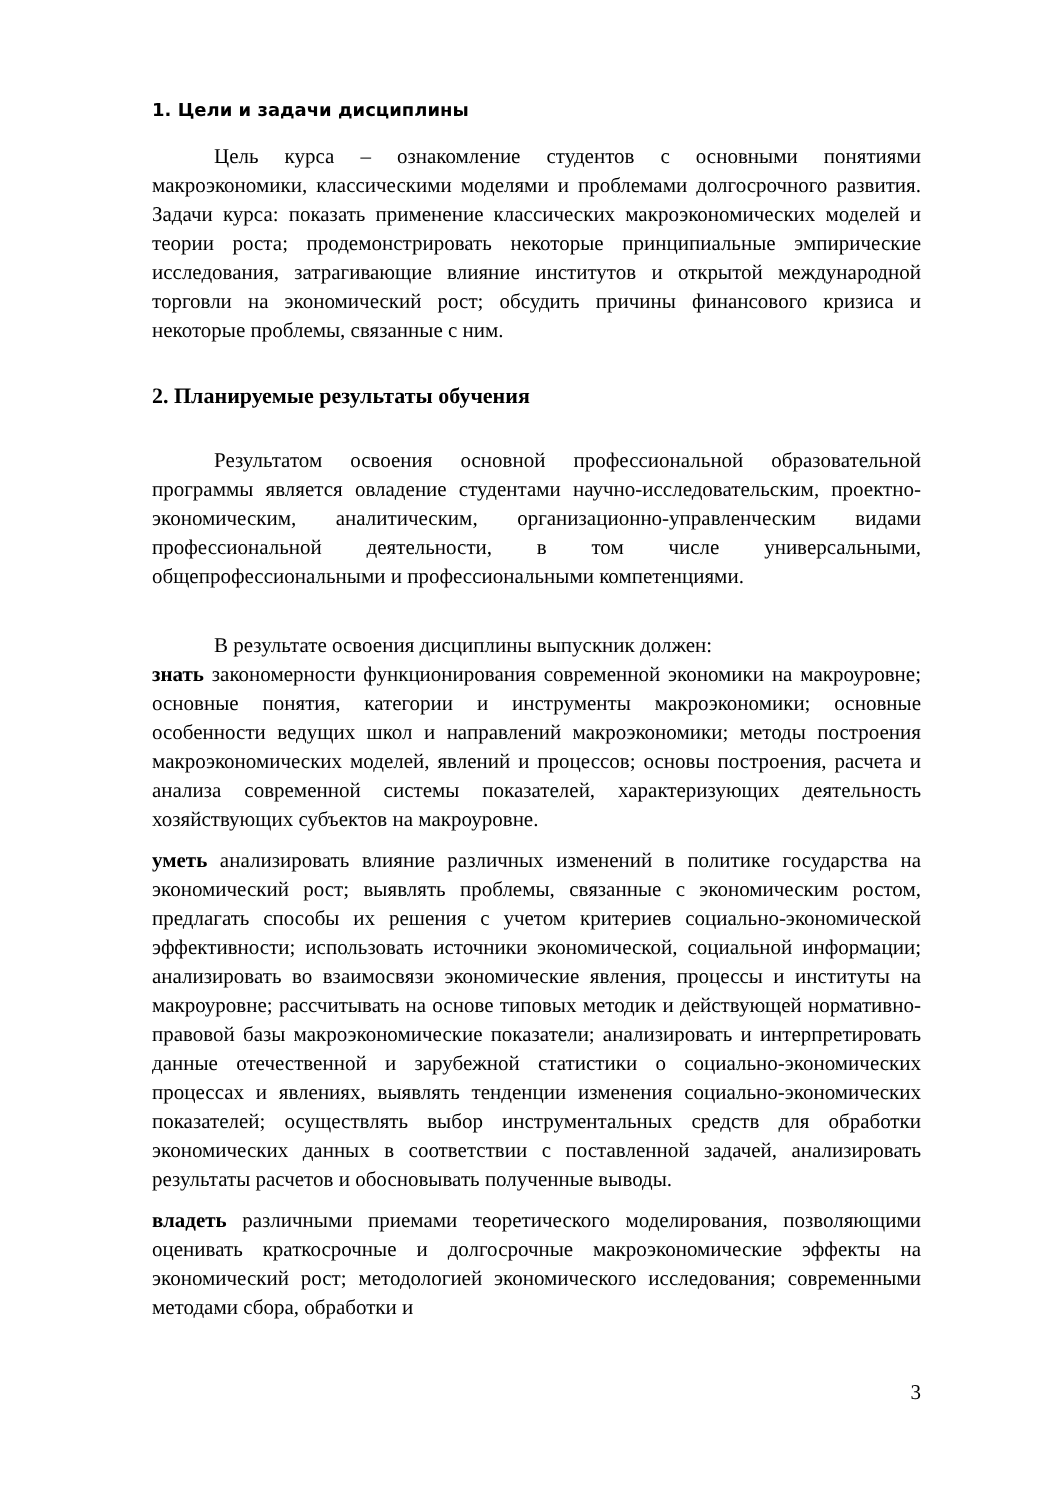1. Цели и задачи дисциплины
Цель курса – ознакомление студентов с основными понятиями макроэкономики, классическими моделями и проблемами долгосрочного развития. Задачи курса: показать применение классических макроэкономических моделей и теории роста; продемонстрировать некоторые принципиальные эмпирические исследования, затрагивающие влияние институтов и открытой международной торговли на экономический рост; обсудить причины финансового кризиса и некоторые проблемы, связанные с ним.
2. Планируемые результаты обучения
Результатом освоения основной профессиональной образовательной программы является овладение студентами научно-исследовательским, проектно-экономическим, аналитическим, организационно-управленческим видами профессиональной деятельности, в том числе универсальными, общепрофессиональными и профессиональными компетенциями.
В результате освоения дисциплины выпускник должен:
знать закономерности функционирования современной экономики на макроуровне; основные понятия, категории и инструменты макроэкономики; основные особенности ведущих школ и направлений макроэкономики; методы построения макроэкономических моделей, явлений и процессов; основы построения, расчета и анализа современной системы показателей, характеризующих деятельность хозяйствующих субъектов на макроуровне.
уметь анализировать влияние различных изменений в политике государства на экономический рост; выявлять проблемы, связанные с экономическим ростом, предлагать способы их решения с учетом критериев социально-экономической эффективности; использовать источники экономической, социальной информации; анализировать во взаимосвязи экономические явления, процессы и институты на макроуровне; рассчитывать на основе типовых методик и действующей нормативно-правовой базы макроэкономические показатели; анализировать и интерпретировать данные отечественной и зарубежной статистики о социально-экономических процессах и явлениях, выявлять тенденции изменения социально-экономических показателей; осуществлять выбор инструментальных средств для обработки экономических данных в соответствии с поставленной задачей, анализировать результаты расчетов и обосновывать полученные выводы.
владеть различными приемами теоретического моделирования, позволяющими оценивать краткосрочные и долгосрочные макроэкономические эффекты на экономический рост; методологией экономического исследования; современными методами сбора, обработки и
3